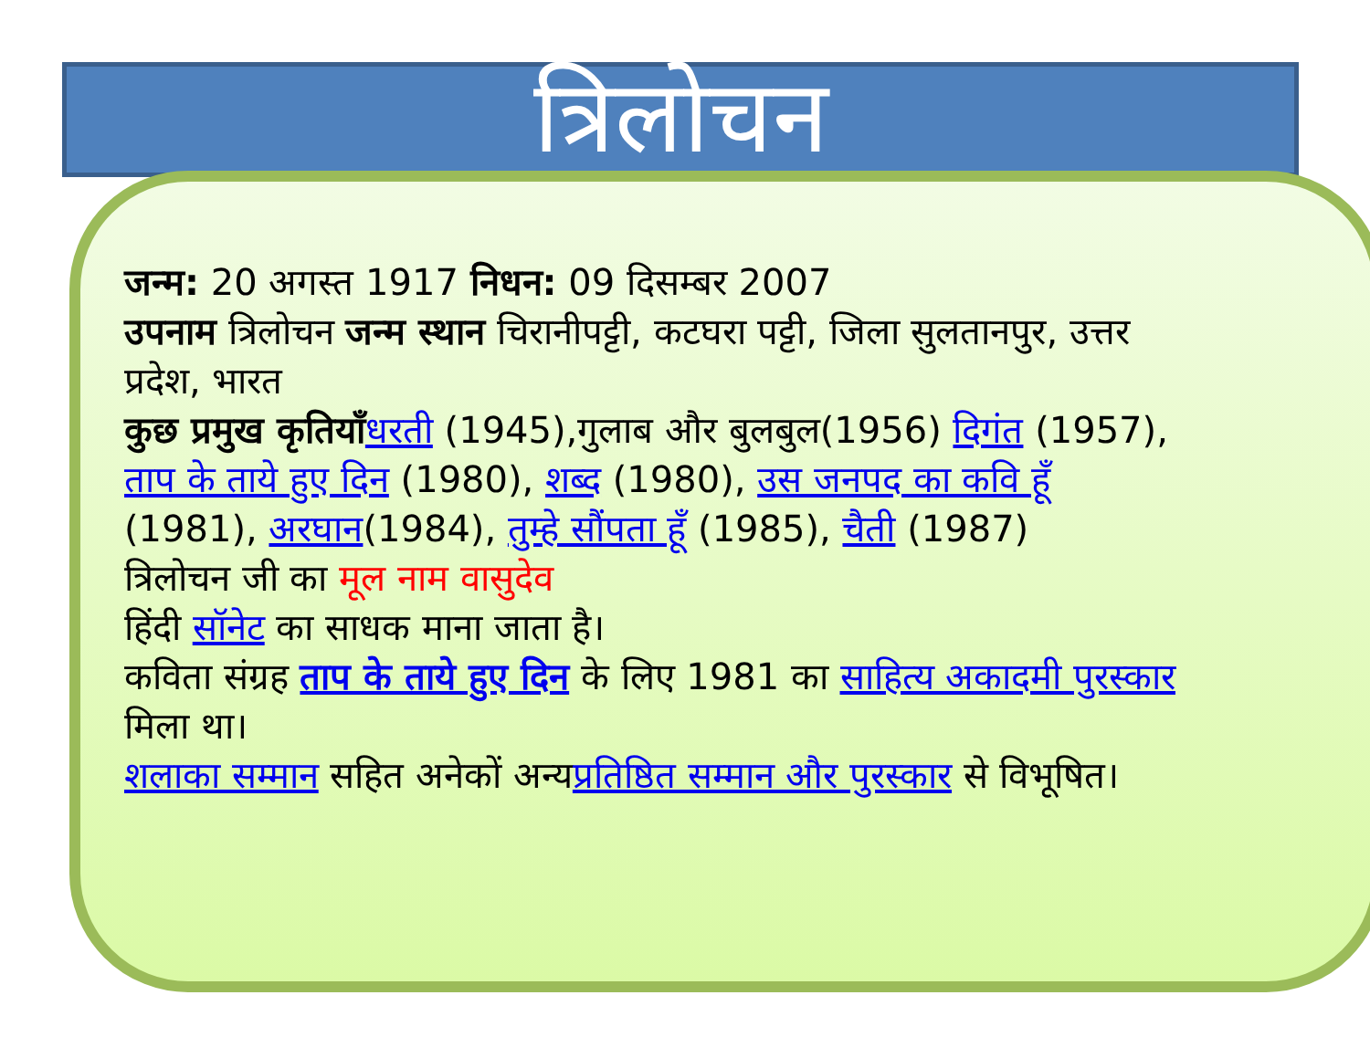त्रिलोचन
जन्म: 20 अगस्त 1917 निधन: 09 दिसम्बर 2007
उपनाम त्रिलोचन जन्म स्थान चिरानीपट्टी, कटघरा पट्टी, जिला सुलतानपुर, उत्तर प्रदेश, भारत
कुछ प्रमुख कृतियाँधरती (1945),गुलाब और बुलबुल(1956) दिगंत (1957), ताप के ताये हुए दिन (1980), शब्द (1980), उस जनपद का कवि हूँ (1981), अरघान(1984), तुम्हे सौंपता हूँ (1985), चैती (1987)
त्रिलोचन जी का मूल नाम वासुदेव
हिंदी सॉनेट का साधक माना जाता है।
कविता संग्रह ताप के ताये हुए दिन के लिए 1981 का साहित्य अकादमी पुरस्कार मिला था।
शलाका सम्मान सहित अनेकों अन्यप्रतिष्ठित सम्मान और पुरस्कार से विभूषित।